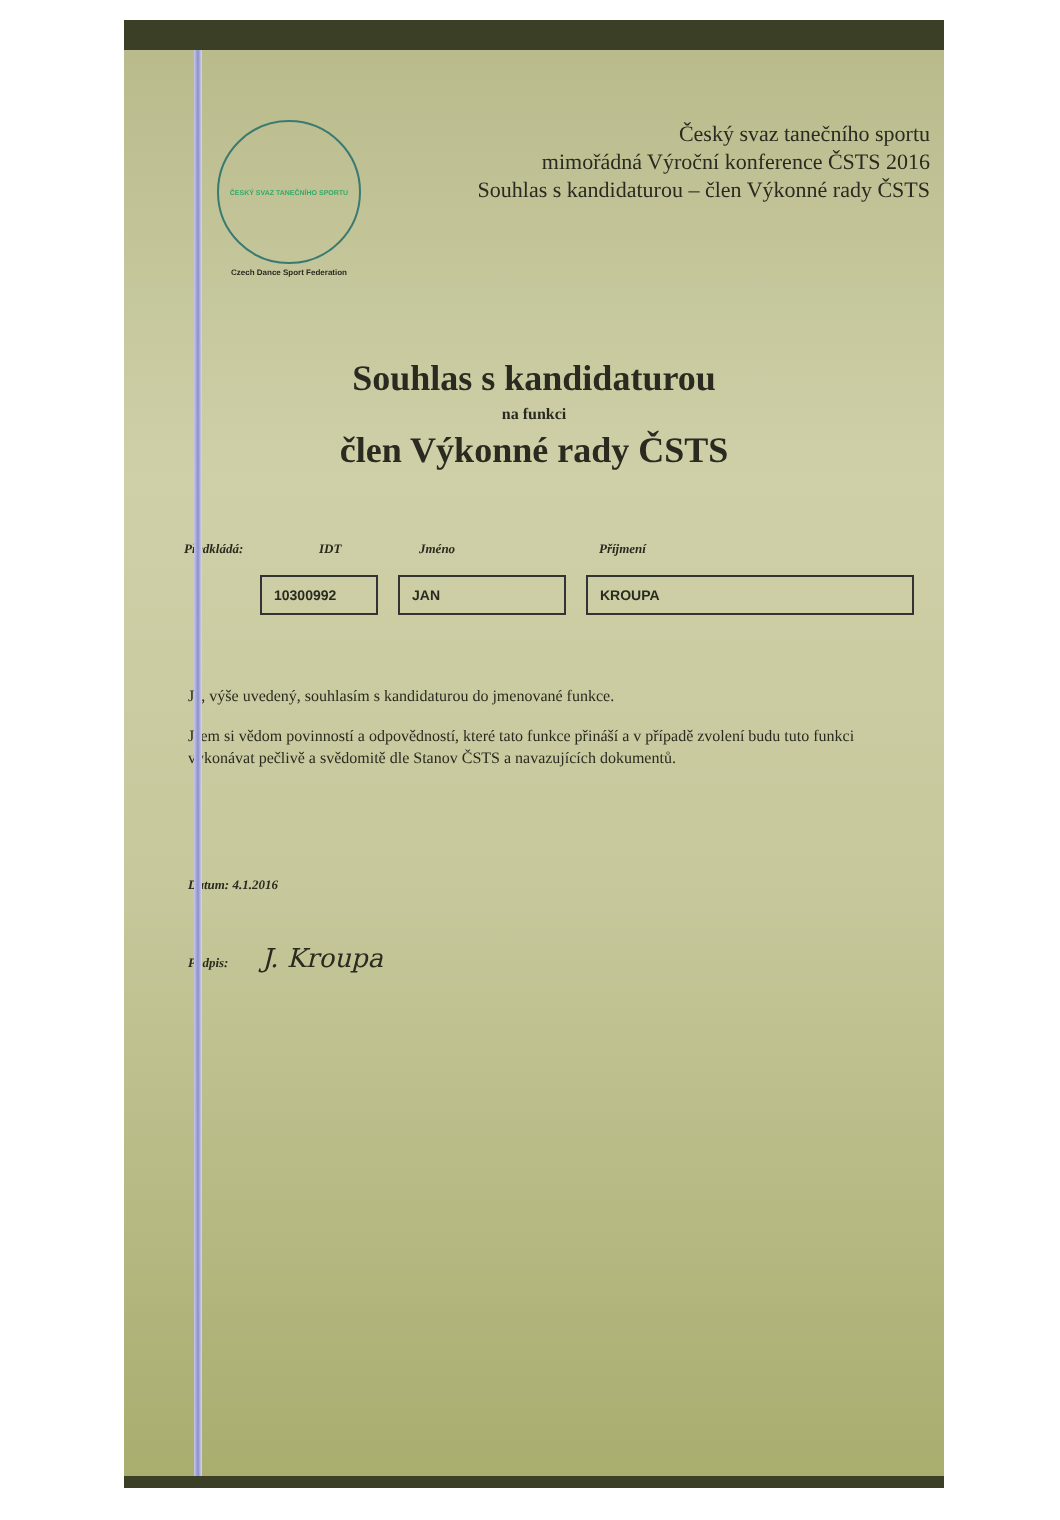ČESKÝ SVAZ TANEČNÍHO SPORTU
Czech Dance Sport Federation
Český svaz tanečního sportu
mimořádná Výroční konference ČSTS 2016
Souhlas s kandidaturou – člen Výkonné rady ČSTS
Souhlas s kandidaturou
na funkci
člen Výkonné rady ČSTS
Předkládá: IDT Jméno Příjmení
10300992 JAN KROUPA
Já, výše uvedený, souhlasím s kandidaturou do jmenované funkce.
Jsem si vědom povinností a odpovědností, které tato funkce přináší a v případě zvolení budu tuto funkci vykonávat pečlivě a svědomitě dle Stanov ČSTS a navazujících dokumentů.
Datum: 4.1.2016
Podpis: J. Kroupa